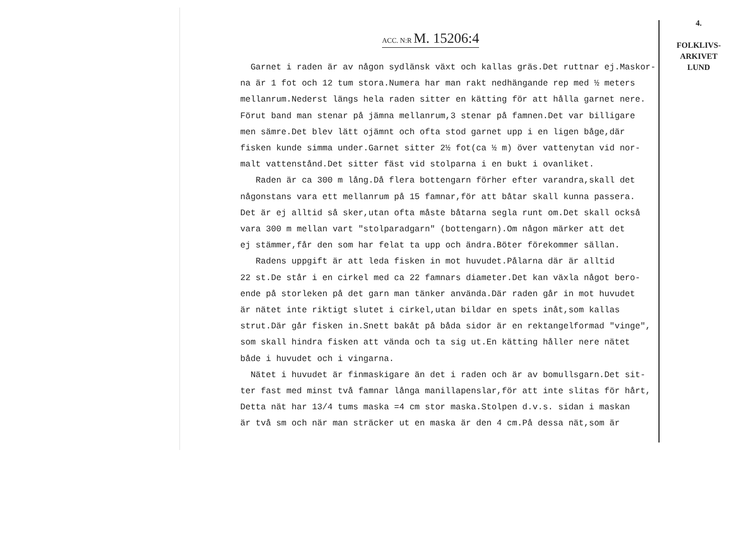4.
FOLKLIVS-
ARKIVET
LUND
ACC. N:R M. 15206:4
Garnet i raden är av någon sydlänsk växt och kallas gräs.Det ruttnar ej.Maskor-
na är 1 fot och 12 tum stora.Numera har man rakt nedhängande rep med ½ meters
mellanrum.Nederst längs hela raden sitter en kätting för att hålla garnet nere.
Förut band man stenar på jämna mellanrum,3 stenar på famnen.Det var billigare
men sämre.Det blev lätt ojämnt och ofta stod garnet upp i en ligen båge,där
fisken kunde simma under.Garnet sitter 2½ fot(ca ½ m) över vattenytan vid nor-
malt vattenstånd.Det sitter fäst vid stolparna i en bukt i ovanliket.
Raden är ca 300 m lång.Då flera bottengarn förher efter varandra,skall det
någonstans vara ett mellanrum på 15 famnar,för att båtar skall kunna passera.
Det är ej alltid så sker,utan ofta måste båtarna segla runt om.Det skall också
vara 300 m mellan vart "stolparadgarn" (bottengarn).Om någon märker att det
ej stämmer,får den som har felat ta upp och ändra.Böter förekommer sällan.
Radens uppgift är att leda fisken in mot huvudet.Pålarna där är alltid
22 st.De står i en cirkel med ca 22 famnars diameter.Det kan växla något bero-
ende på storleken på det garn man tänker använda.Där raden går in mot huvudet
är nätet inte riktigt slutet i cirkel,utan bildar en spets inåt,som kallas
strut.Där går fisken in.Snett bakåt på båda sidor är en rektangelformad "vinge",
som skall hindra fisken att vända och ta sig ut.En kätting håller nere nätet
både i huvudet och i vingarna.
Nätet i huvudet är finmaskigare än det i raden och är av bomullsgarn.Det sit-
ter fast med minst två famnar långa manillapenslar,för att inte slitas för hårt,
Detta nät har 13/4 tums maska =4 cm stor maska.Stolpen d.v.s. sidan i maskan
är två sm och när man sträcker ut en maska är den 4 cm.På dessa nät,som är